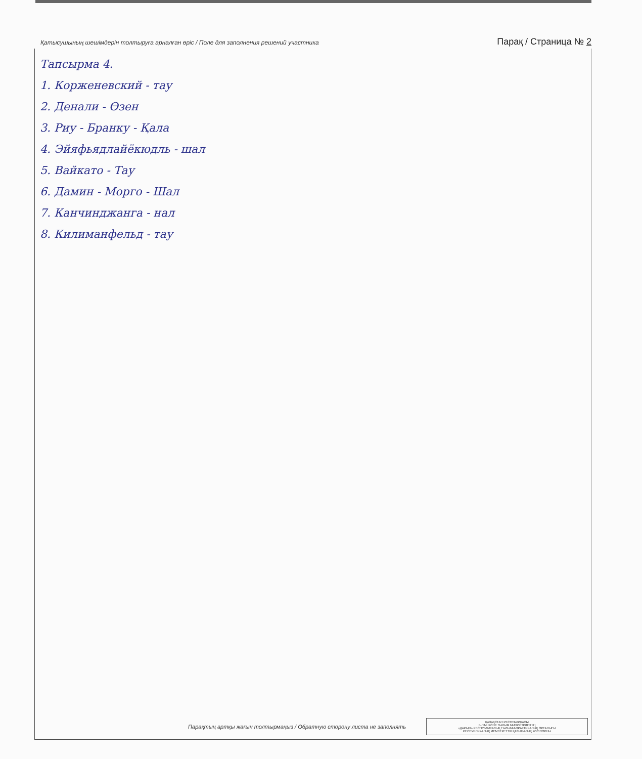Қатысушының шешімдерін толтыруға арналған өріс / Поле для заполнения решений участника Парақ / Страница № 2
Тапсырма 4.
1. Корженевский - тау
2. Денали - Өзен
3. Риу - Бранку - Қала
4. Эйяфьядлайёкюдль - шал
5. Вайкато - Тау
6. Дамин - Морго - Шал
7. Канчинджанга - нал
8. Килиманфельд - тау
Парақтың артқы жағын толтырмаңыз / Обратную сторону листа не заполнять
ҚАЗАҚСТАН РЕСПУБЛИКАСЫ
БІЛІМ ЖӘНЕ ҒЫЛЫМ МИНИСТРЛІГІНІҢ
«ДАРЫН» РЕСПУБЛИКАЛЫҚ ҒЫЛЫМИ-ПРАКТИКАЛЫҚ ОРТАЛЫҒЫ
РЕСПУБЛИКАЛЫҚ МЕМЛЕКЕТТІК ҚАЗЫНАЛЫҚ КӘСІПОРНЫ